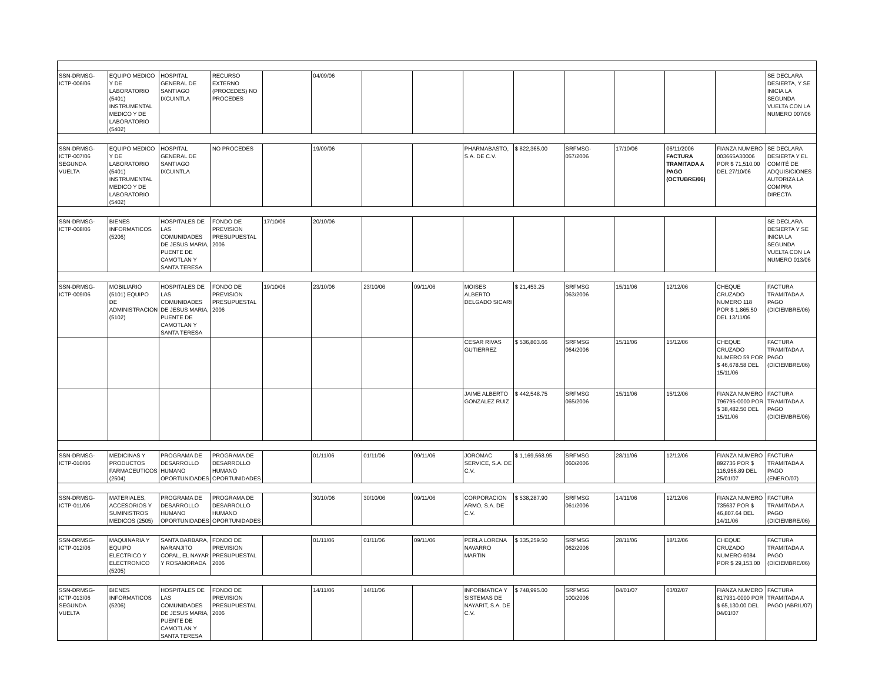| SSN-DRMSG-ICTP-006/06 | EQUIPO MEDICO Y DE LABORATORIO (5401) INSTRUMENTAL MEDICO Y DE LABORATORIO (5402) | HOSPITAL GENERAL DE SANTIAGO IXCUINTLA | RECURSO EXTERNO (PROCEDES) NO PROCEDES | | 04/09/06 | | | | | | | | | SE DECLARA DESIERTA, Y SE INICIA LA SEGUNDA VUELTA CON LA NUMERO 007/06 |
| SSN-DRMSG-ICTP-007/06 SEGUNDA VUELTA | EQUIPO MEDICO Y DE LABORATORIO (5401) INSTRUMENTAL MEDICO Y DE LABORATORIO (5402) | HOSPITAL GENERAL DE SANTIAGO IXCUINTLA | NO PROCEDES | | 19/09/06 | | | PHARMABASTO, S.A. DE C.V. | $ 822,365.00 | SRFMSG-057/2006 | 17/10/06 | 06/11/2006 FACTURA TRAMITADA A PAGO (OCTUBRE/06) | FIANZA NUMERO 003665A30006 POR $ 71,510.00 DEL 27/10/06 | SE DECLARA DESIERTA Y EL COMITÉ DE ADQUISICIONES AUTORIZA LA COMPRA DIRECTA |
| SSN-DRMSG-ICTP-008/06 | BIENES INFORMATICOS (5206) | HOSPITALES DE LAS COMUNIDADES DE JESUS MARIA, PUENTE DE CAMOTLAN Y SANTA TERESA | FONDO DE PREVISION PRESUPUESTAL 2006 | 17/10/06 | 20/10/06 | | | | | | | | | SE DECLARA DESIERTA Y SE INICIA LA SEGUNDA VUELTA CON LA NUMERO 013/06 |
| SSN-DRMSG-ICTP-009/06 | MOBILIARIO (5101) EQUIPO DE ADMINISTRACION (5102) | HOSPITALES DE LAS COMUNIDADES DE JESUS MARIA, PUENTE DE CAMOTLAN Y SANTA TERESA | FONDO DE PREVISION PRESUPUESTAL 2006 | 19/10/06 | 23/10/06 | 23/10/06 | 09/11/06 | MOISES ALBERTO DELGADO SICARI | $ 21,453.25 | SRFMSG 063/2006 | 15/11/06 | 12/12/06 | CHEQUE CRUZADO NUMERO 118 POR $ 1,865.50 DEL 13/11/06 | FACTURA TRAMITADA A PAGO (DICIEMBRE/06) |
| | | | | | | | | CESAR RIVAS GUTIERREZ | $ 536,803.66 | SRFMSG 064/2006 | 15/11/06 | 15/12/06 | CHEQUE CRUZADO NUMERO 59 POR $ 46,678.58 DEL 15/11/06 | FACTURA TRAMITADA A PAGO (DICIEMBRE/06) |
| | | | | | | | | JAIME ALBERTO GONZALEZ RUIZ | $ 442,548.75 | SRFMSG 065/2006 | 15/11/06 | 15/12/06 | FIANZA NUMERO 796795-0000 POR $ 38,482.50 DEL 15/11/06 | FACTURA TRAMITADA A PAGO (DICIEMBRE/06) |
| SSN-DRMSG-ICTP-010/06 | MEDICINAS Y PRODUCTOS FARMACEUTICOS (2504) | PROGRAMA DE DESARROLLO HUMANO OPORTUNIDADES | PROGRAMA DE DESARROLLO HUMANO OPORTUNIDADES | | 01/11/06 | 01/11/06 | 09/11/06 | JOROMAC SERVICE, S.A. DE C.V. | $ 1,169,568.95 | SRFMSG 060/2006 | 28/11/06 | 12/12/06 | FIANZA NUMERO 892736 POR $ 116,956.89 DEL 25/01/07 | FACTURA TRAMITADA A PAGO (ENERO/07) |
| SSN-DRMSG-ICTP-011/06 | MATERIALES, ACCESORIOS Y SUMINISTROS MEDICOS (2505) | PROGRAMA DE DESARROLLO HUMANO OPORTUNIDADES | PROGRAMA DE DESARROLLO HUMANO OPORTUNIDADES | | 30/10/06 | 30/10/06 | 09/11/06 | CORPORACION ARMO, S.A. DE C.V. | $ 538,287.90 | SRFMSG 061/2006 | 14/11/06 | 12/12/06 | FIANZA NUMERO 735637 POR $ 46,807.64 DEL 14/11/06 | FACTURA TRAMITADA A PAGO (DICIEMBRE/06) |
| SSN-DRMSG-ICTP-012/06 | MAQUINARIA Y EQUIPO ELECTRICO Y ELECTRONICO (5205) | SANTA BARBARA, NARANJITO COPAL, EL NAYAR Y ROSAMORADA | FONDO DE PREVISION PRESUPUESTAL 2006 | | 01/11/06 | 01/11/06 | 09/11/06 | PERLA LORENA NAVARRO MARTIN | $ 335,259.50 | SRFMSG 062/2006 | 28/11/06 | 18/12/06 | CHEQUE CRUZADO NUMERO 6084 POR $ 29,153.00 | FACTURA TRAMITADA A PAGO (DICIEMBRE/06) |
| SSN-DRMSG-ICTP-013/06 SEGUNDA VUELTA | BIENES INFORMATICOS (5206) | HOSPITALES DE LAS COMUNIDADES DE JESUS MARIA, PUENTE DE CAMOTLAN Y SANTA TERESA | FONDO DE PREVISION PRESUPUESTAL 2006 | | 14/11/06 | 14/11/06 | | INFORMATICA Y SISTEMAS DE NAYARIT, S.A. DE C.V. | $ 748,995.00 | SRFMSG 100/2006 | 04/01/07 | 03/02/07 | FIANZA NUMERO 817931-0000 POR $ 65,130.00 DEL 04/01/07 | FACTURA TRAMITADA A PAGO (ABRIL/07) |